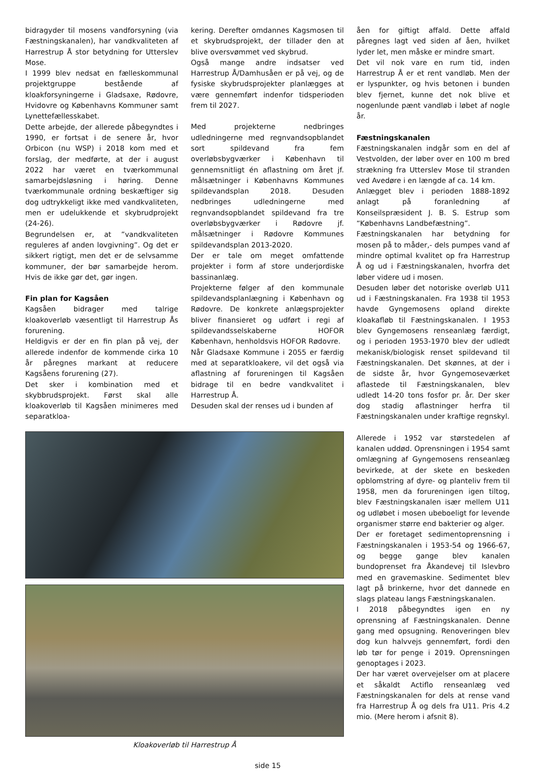bidragyder til mosens vandforsyning (via Fæstningskanalen), har vandkvaliteten af Harrestrup Å stor betydning for Utterslev Mose.
I 1999 blev nedsat en fælleskommunal projektgruppe bestående af kloakforsyningerne i Gladsaxe, Rødovre, Hvidovre og Københavns Kommuner samt Lynettefællesskabet.
Dette arbejde, der allerede påbegyndtes i 1990, er fortsat i de senere år, hvor Orbicon (nu WSP) i 2018 kom med et forslag, der medførte, at der i august 2022 har været en tværkommunal samarbejdsløsning i høring. Denne tværkommunale ordning beskæftiger sig dog udtrykkeligt ikke med vandkvaliteten, men er udelukkende et skybrudprojekt (24-26).
Begrundelsen er, at ”vandkvaliteten reguleres af anden lovgivning”. Og det er sikkert rigtigt, men det er de selvsamme kommuner, der bør samarbejde herom. Hvis de ikke gør det, gør ingen.
Fin plan for Kagsåen
Kagsåen bidrager med talrige kloakoverløb væsentligt til Harrestrup Ås forurening.
Heldigvis er der en fin plan på vej, der allerede indenfor de kommende cirka 10 år påregnes markant at reducere Kagsåens forurening (27).
Det sker i kombination med et skybbrudsprojekt. Først skal alle kloakoverløb til Kagsåen minimeres med separatkloa-
kering. Derefter omdannes Kagsmosen til et skybrudsprojekt, der tillader den at blive oversvømmet ved skybrud.
Også mange andre indsatser ved Harrestrup Å/Damhusåen er på vej, og de fysiske skybrudsprojekter planlægges at være gennemført indenfor tidsperioden frem til 2027.
Med projekterne nedbringes udledningerne med regnvandsopblandet sort spildevand fra fem overløbsbygværker i København til gennemsnitligt én aflastning om året jf. målsætninger i Københavns Kommunes spildevandsplan 2018. Desuden nedbringes udledningerne med regnvandsopblandet spildevand fra tre overløbsbygværker i Rødovre jf. målsætninger i Rødovre Kommunes spildevandsplan 2013-2020.
Der er tale om meget omfattende projekter i form af store underjordiske bassinanlæg.
Projekterne følger af den kommunale spildevandsplanlægning i København og Rødovre. De konkrete anlægsprojekter bliver finansieret og udført i regi af spildevandsselskaberne HOFOR København, henholdsvis HOFOR Rødovre.
Når Gladsaxe Kommune i 2055 er færdig med at separatkloakere, vil det også via aflastning af forureningen til Kagsåen bidrage til en bedre vandkvalitet i Harrestrup Å.
Desuden skal der renses ud i bunden af
Kloakoverløb til Harrestrup Å
åen for giftigt affald. Dette affald påregnes lagt ved siden af åen, hvilket lyder let, men måske er mindre smart.
Det vil nok vare en rum tid, inden Harrestrup Å er et rent vandløb. Men der er lyspunkter, og hvis betonen i bunden blev fjernet, kunne det nok blive et nogenlunde pænt vandløb i løbet af nogle år.
Fæstningskanalen
Fæstningskanalen indgår som en del af Vestvolden, der løber over en 100 m bred strækning fra Utterslev Mose til stranden ved Avedøre i en længde af ca. 14 km.
Anlægget blev i perioden 1888-1892 anlagt på foranledning af Konseilspræsident J. B. S. Estrup som “Københavns Landbefæstning”.
Fæstningskanalen har betydning for mosen på to måder,- dels pumpes vand af mindre optimal kvalitet op fra Harrestrup Å og ud i Fæstningskanalen, hvorfra det løber videre ud i mosen.
Desuden løber det notoriske overløb U11 ud i Fæstningskanalen. Fra 1938 til 1953 havde Gyngemosens opland direkte kloakafløb til Fæstningskanalen. I 1953 blev Gyngemosens renseanlæg færdigt, og i perioden 1953-1970 blev der udledt mekanisk/biologisk renset spildevand til Fæstningskanalen. Det skønnes, at der i de sidste år, hvor Gyngemoseværket aflastede til Fæstningskanalen, blev udledt 14-20 tons fosfor pr. år. Der sker dog stadig aflastninger herfra til Fæstningskanalen under kraftige regnskyl.
Allerede i 1952 var størstedelen af kanalen uddød. Oprensningen i 1954 samt omlægning af Gyngemosens renseanlæg bevirkede, at der skete en beskeden opblomstring af dyre- og planteliv frem til 1958, men da forureningen igen tiltog, blev Fæstningskanalen især mellem U11 og udløbet i mosen ubeboeligt for levende organismer større end bakterier og alger.
Der er foretaget sedimentoprensning i Fæstningskanalen i 1953-54 og 1966-67, og begge gange blev kanalen bundoprenset fra Åkandevej til Islevbro med en gravemaskine. Sedimentet blev lagt på brinkerne, hvor det dannede en slags plateau langs Fæstningskanalen.
I 2018 påbegyndtes igen en ny oprensning af Fæstningskanalen. Denne gang med opsugning. Renoveringen blev dog kun halvvejs gennemført, fordi den løb tør for penge i 2019. Oprensningen genoptages i 2023.
Der har været overvejelser om at placere et såkaldt Actiflo renseanlæg ved Fæstningskanalen for dels at rense vand fra Harrestrup Å og dels fra U11. Pris 4.2 mio. (Mere herom i afsnit 8).
side 15